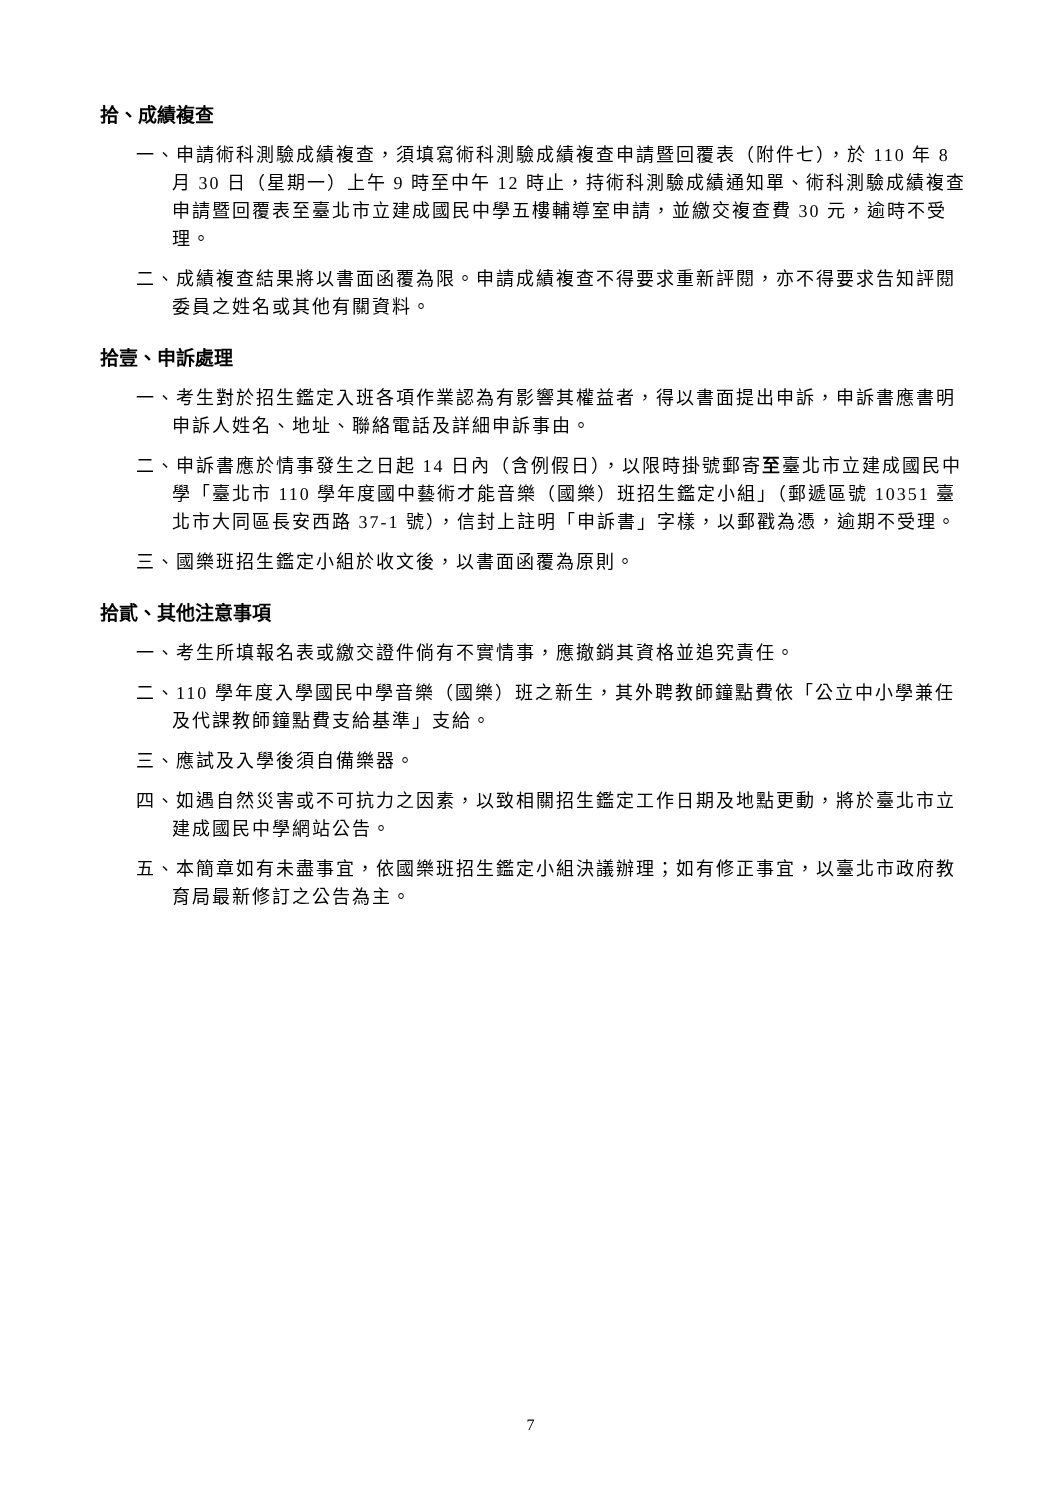拾、成績複查
一、申請術科測驗成績複查，須填寫術科測驗成績複查申請暨回覆表（附件七），於 110 年 8 月 30 日（星期一）上午 9 時至中午 12 時止，持術科測驗成績通知單、術科測驗成績複查申請暨回覆表至臺北市立建成國民中學五樓輔導室申請，並繳交複查費 30 元，逾時不受理。
二、成績複查結果將以書面函覆為限。申請成績複查不得要求重新評閱，亦不得要求告知評閱委員之姓名或其他有關資料。
拾壹、申訴處理
一、考生對於招生鑑定入班各項作業認為有影響其權益者，得以書面提出申訴，申訴書應書明申訴人姓名、地址、聯絡電話及詳細申訴事由。
二、申訴書應於情事發生之日起 14 日內（含例假日），以限時掛號郵寄至臺北市立建成國民中學「臺北市 110 學年度國中藝術才能音樂（國樂）班招生鑑定小組」（郵遞區號 10351 臺北市大同區長安西路 37-1 號），信封上註明「申訴書」字樣，以郵戳為憑，逾期不受理。
三、國樂班招生鑑定小組於收文後，以書面函覆為原則。
拾貳、其他注意事項
一、考生所填報名表或繳交證件倘有不實情事，應撤銷其資格並追究責任。
二、110 學年度入學國民中學音樂（國樂）班之新生，其外聘教師鐘點費依「公立中小學兼任及代課教師鐘點費支給基準」支給。
三、應試及入學後須自備樂器。
四、如遇自然災害或不可抗力之因素，以致相關招生鑑定工作日期及地點更動，將於臺北市立建成國民中學網站公告。
五、本簡章如有未盡事宜，依國樂班招生鑑定小組決議辦理；如有修正事宜，以臺北市政府教育局最新修訂之公告為主。
7